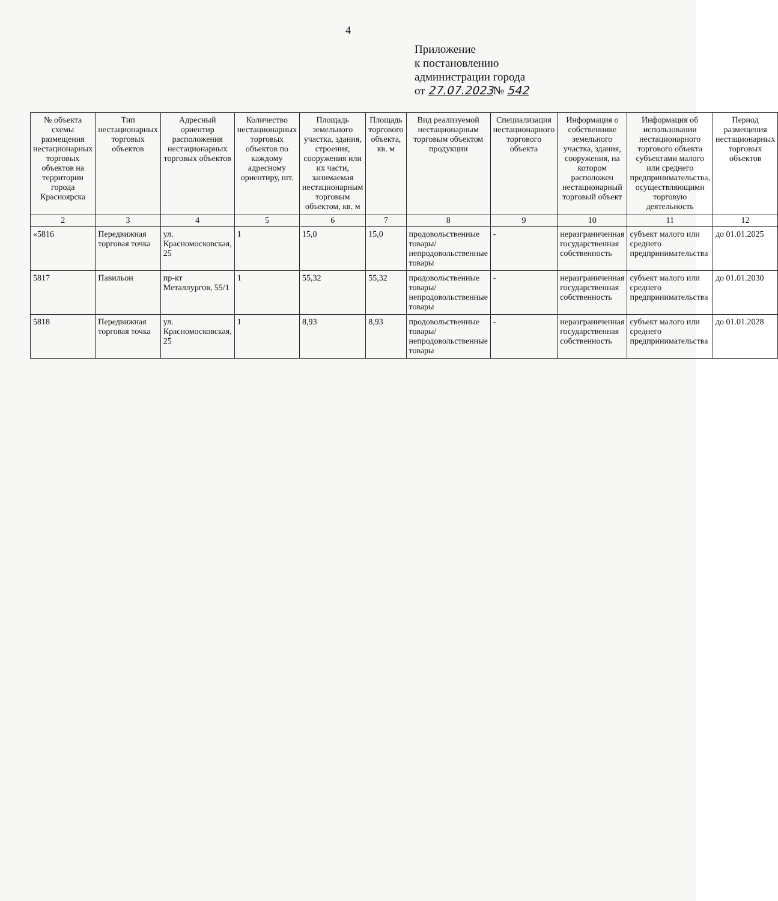4
Приложение
к постановлению
администрации города
от 27.07.2023№ 542
| № объекта схемы размещения нестационарных торговых объектов на территории города Красноярска | Тип нестационарных торговых объектов | Адресный ориентир расположения нестационарных торговых объектов | Количество нестационарных торговых объектов по каждому адресному ориентиру, шт. | Площадь земельного участка, здания, строения, сооружения или их части, занимаемая нестационарным торговым объектом, кв. м | Площадь торгового объекта, кв. м | Вид реализуемой нестационарным торговым объектом продукции | Специализация нестационарного торгового объекта | Информация о собственнике земельного участка, здания, сооружения, на котором расположен нестационарный торговый объект | Информация об использовании нестационарного торгового объекта субъектами малого или среднего предпринимательства, осуществляющими торговую деятельность | Период размещения нестационарных торговых объектов |
| --- | --- | --- | --- | --- | --- | --- | --- | --- | --- | --- |
| 2 | 3 | 4 | 5 | 6 | 7 | 8 | 9 | 10 | 11 | 12 |
| «5816 | Передвижная торговая точка | ул. Красномосковская, 25 | 1 | 15,0 | 15,0 | продовольственные товары/ непродовольственные товары | - | неразграниченная государственная собственность | субъект малого или среднего предпринимательства | до 01.01.2025 |
| 5817 | Павильон | пр-кт Металлургов, 55/1 | 1 | 55,32 | 55,32 | продовольственные товары/ непродовольственные товары | - | неразграниченная государственная собственность | субъект малого или среднего предпринимательства | до 01.01.2030 |
| 5818 | Передвижная торговая точка | ул. Красномосковская, 25 | 1 | 8,93 | 8,93 | продовольственные товары/ непродовольственные товары | - | неразграниченная государственная собственность | субъект малого или среднего предпринимательства | до 01.01.2028 |